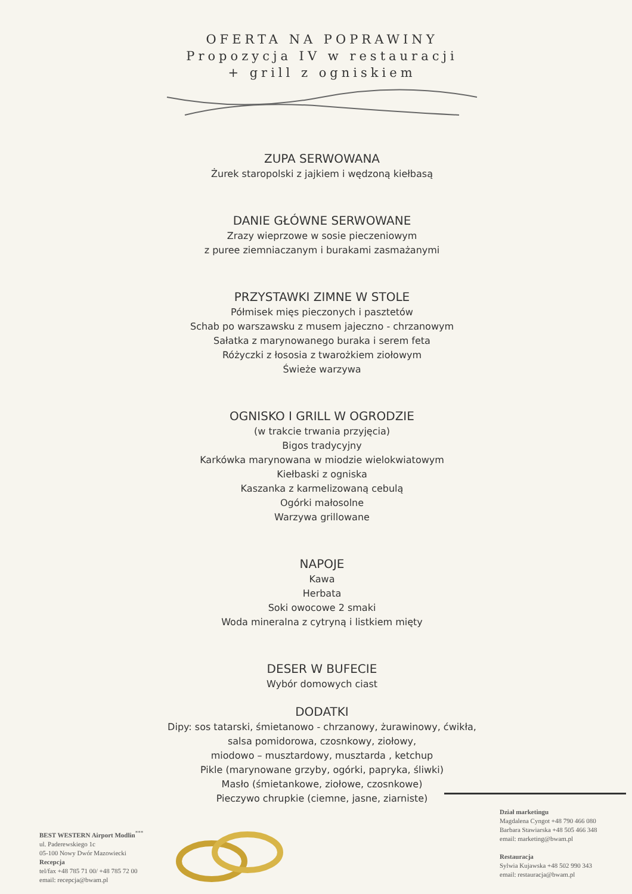OFERTA NA POPRAWINY
Propozycja IV w restauracji
+ grill z ogniskiem
ZUPA SERWOWANA
Żurek staropolski z jajkiem i wędzoną kiełbasą
DANIE GŁÓWNE SERWOWANE
Zrazy wieprzowe w sosie pieczeniowym
z puree ziemniaczanym i burakami zasmażanymi
PRZYSTAWKI ZIMNE W STOLE
Półmisek mięs pieczonych i pasztetów
Schab po warszawsku z musem jajeczno - chrzanowym
Sałatka z marynowanego buraka i serem feta
Różyczki z łososia z twarożkiem ziołowym
Świeże warzywa
OGNISKO I GRILL W OGRODZIE
(w trakcie trwania przyjęcia)
Bigos tradycyjny
Karkówka marynowana w miodzie wielokwiatowym
Kiełbaski z ogniska
Kaszanka z karmelizowaną cebulą
Ogórki małosolne
Warzywa grillowane
NAPOJE
Kawa
Herbata
Soki owocowe 2 smaki
Woda mineralna z cytryną i listkiem mięty
DESER W BUFECIE
Wybór domowych ciast
DODATKI
Dipy: sos tatarski, śmietanowo - chrzanowy, żurawinowy, ćwikła,
salsa pomidorowa, czosnkowy, ziołowy,
miodowo – musztardowy, musztarda , ketchup
Pikle (marynowane grzyby, ogórki, papryka, śliwki)
Masło (śmietankowe, ziołowe, czosnkowe)
Pieczywo chrupkie (ciemne, jasne, ziarniste)
BEST WESTERN Airport Modlin<sup>***</sup>
ul. Paderewskiego 1c
05-100 Nowy Dwór Mazowiecki
Recepcja
tel/fax +48 785 71 00/ +48 785 72 00
email: recepcja@bwam.pl
Dział marketingu
Magdalena Cyngot +48 790 466 080
Barbara Stawiarska +48 505 466 348
email: marketing@bwam.pl
Restauracja
Sylwia Kujawska +48 502 990 343
email: restauracja@bwam.pl